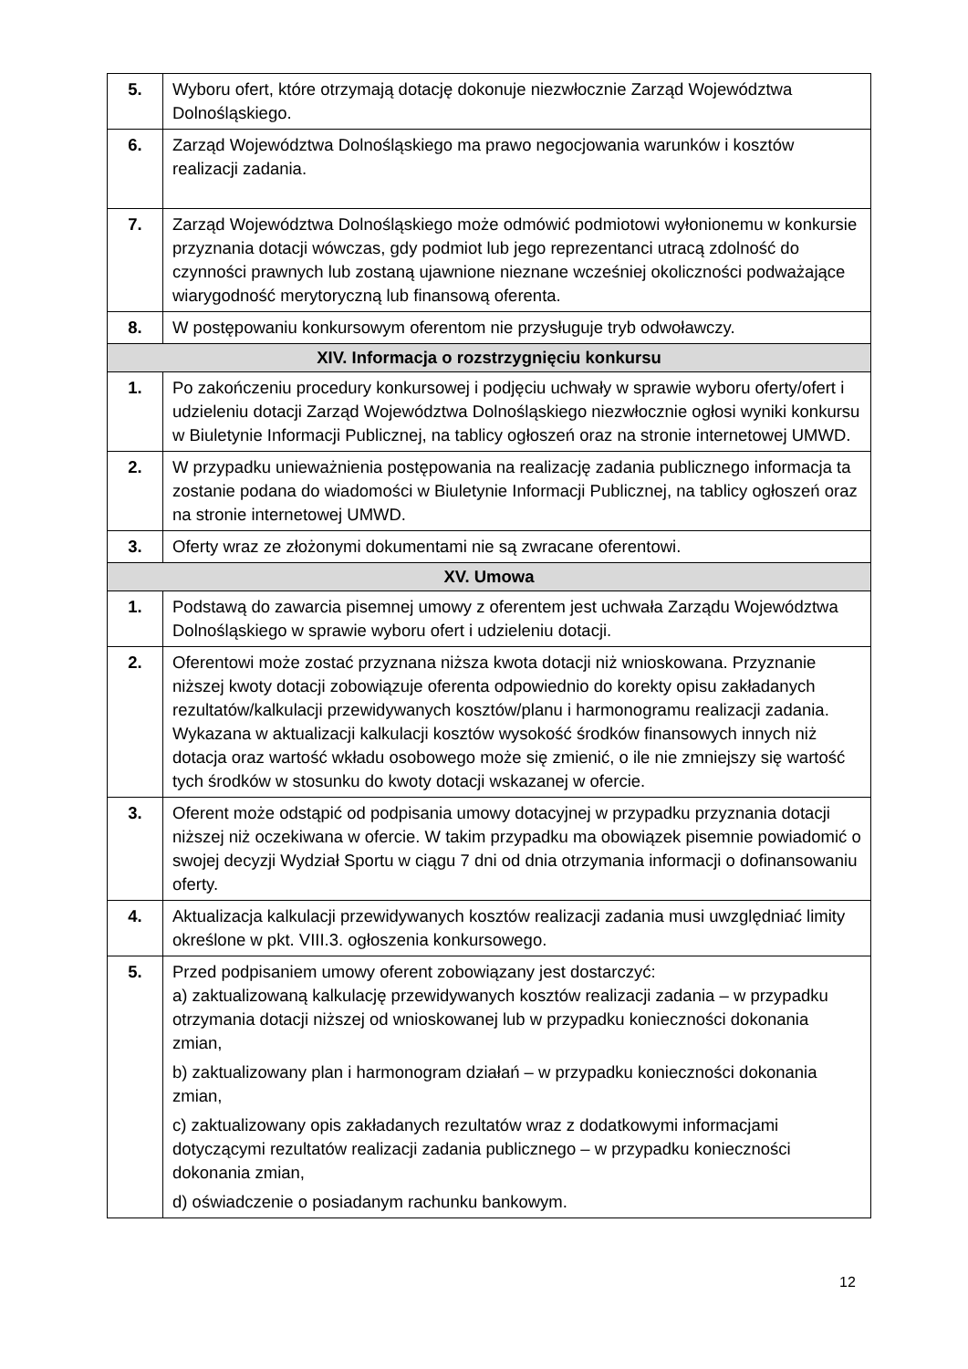| 5. | Wyboru ofert, które otrzymają dotację dokonuje niezwłocznie Zarząd Województwa Dolnośląskiego. |
| 6. | Zarząd Województwa Dolnośląskiego ma prawo negocjowania warunków i kosztów realizacji zadania. |
| 7. | Zarząd Województwa Dolnośląskiego może odmówić podmiotowi wyłonionemu w konkursie przyznania dotacji wówczas, gdy podmiot lub jego reprezentanci utracą zdolność do czynności prawnych lub zostaną ujawnione nieznane wcześniej okoliczności podważające wiarygodność merytoryczną lub finansową oferenta. |
| 8. | W postępowaniu konkursowym oferentom nie przysługuje tryb odwoławczy. |
| XIV. Informacja o rozstrzygnięciu konkursu | |
| 1. | Po zakończeniu procedury konkursowej i podjęciu uchwały w sprawie wyboru oferty/ofert i udzieleniu dotacji Zarząd Województwa Dolnośląskiego niezwłocznie ogłosi wyniki konkursu w Biuletynie Informacji Publicznej, na tablicy ogłoszeń oraz na stronie internetowej UMWD. |
| 2. | W przypadku unieważnienia postępowania na realizację zadania publicznego informacja ta zostanie podana do wiadomości w Biuletynie Informacji Publicznej, na tablicy ogłoszeń oraz na stronie internetowej UMWD. |
| 3. | Oferty wraz ze złożonymi dokumentami nie są zwracane oferentowi. |
| XV. Umowa | |
| 1. | Podstawą do zawarcia pisemnej umowy z oferentem jest uchwała Zarządu Województwa Dolnośląskiego w sprawie wyboru ofert i udzieleniu dotacji. |
| 2. | Oferentowi może zostać przyznana niższa kwota dotacji niż wnioskowana. Przyznanie niższej kwoty dotacji zobowiązuje oferenta odpowiednio do korekty opisu zakładanych rezultatów/kalkulacji przewidywanych kosztów/planu i harmonogramu realizacji zadania. Wykazana w aktualizacji kalkulacji kosztów wysokość środków finansowych innych niż dotacja oraz wartość wkładu osobowego może się zmienić, o ile nie zmniejszy się wartość tych środków w stosunku do kwoty dotacji wskazanej w ofercie. |
| 3. | Oferent może odstąpić od podpisania umowy dotacyjnej w przypadku przyznania dotacji niższej niż oczekiwana w ofercie. W takim przypadku ma obowiązek pisemnie powiadomić o swojej decyzji Wydział Sportu w ciągu 7 dni od dnia otrzymania informacji o dofinansowaniu oferty. |
| 4. | Aktualizacja kalkulacji przewidywanych kosztów realizacji zadania musi uwzględniać limity określone w pkt. VIII.3. ogłoszenia konkursowego. |
| 5. | Przed podpisaniem umowy oferent zobowiązany jest dostarczyć: a) zaktualizowaną kalkulację przewidywanych kosztów realizacji zadania – w przypadku otrzymania dotacji niższej od wnioskowanej lub w przypadku konieczności dokonania zmian, b) zaktualizowany plan i harmonogram działań – w przypadku konieczności dokonania zmian, c) zaktualizowany opis zakładanych rezultatów wraz z dodatkowymi informacjami dotyczącymi rezultatów realizacji zadania publicznego – w przypadku konieczności dokonania zmian, d) oświadczenie o posiadanym rachunku bankowym. |
12